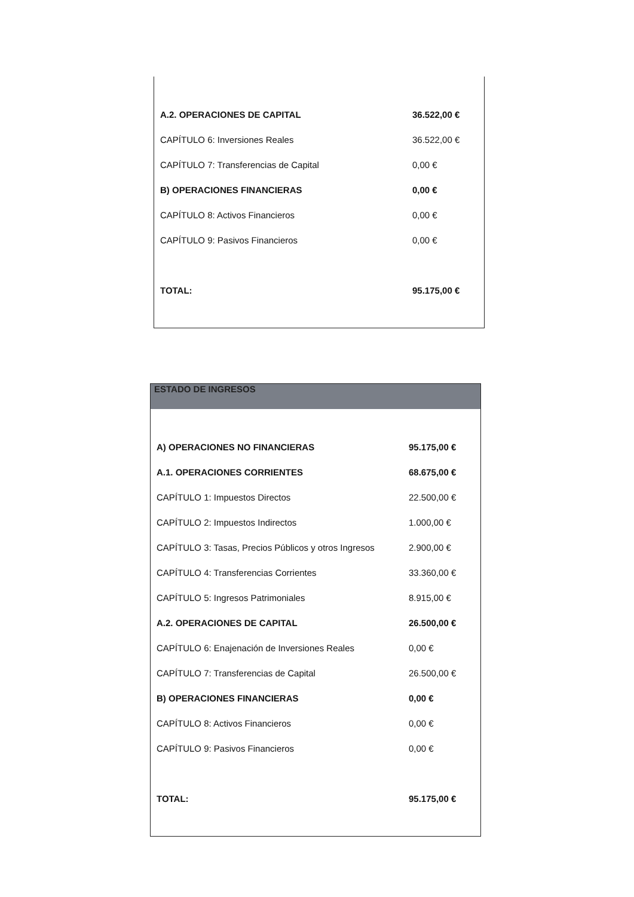| A.2. OPERACIONES DE CAPITAL | 36.522,00 € |
| CAPÍTULO 6: Inversiones Reales | 36.522,00 € |
| CAPÍTULO 7: Transferencias de Capital | 0,00 € |
| B) OPERACIONES FINANCIERAS | 0,00 € |
| CAPÍTULO 8: Activos Financieros | 0,00 € |
| CAPÍTULO 9: Pasivos Financieros | 0,00 € |
| TOTAL: | 95.175,00 € |
| ESTADO DE INGRESOS | |
| --- | --- |
| A) OPERACIONES NO FINANCIERAS | 95.175,00 € |
| A.1. OPERACIONES CORRIENTES | 68.675,00 € |
| CAPÍTULO 1: Impuestos Directos | 22.500,00 € |
| CAPÍTULO 2: Impuestos Indirectos | 1.000,00 € |
| CAPÍTULO 3: Tasas, Precios Públicos y otros Ingresos | 2.900,00 € |
| CAPÍTULO 4: Transferencias Corrientes | 33.360,00 € |
| CAPÍTULO 5: Ingresos Patrimoniales | 8.915,00 € |
| A.2. OPERACIONES DE CAPITAL | 26.500,00 € |
| CAPÍTULO 6: Enajenación de Inversiones Reales | 0,00 € |
| CAPÍTULO 7: Transferencias de Capital | 26.500,00 € |
| B) OPERACIONES FINANCIERAS | 0,00 € |
| CAPÍTULO 8: Activos Financieros | 0,00 € |
| CAPÍTULO 9: Pasivos Financieros | 0,00 € |
| TOTAL: | 95.175,00 € |